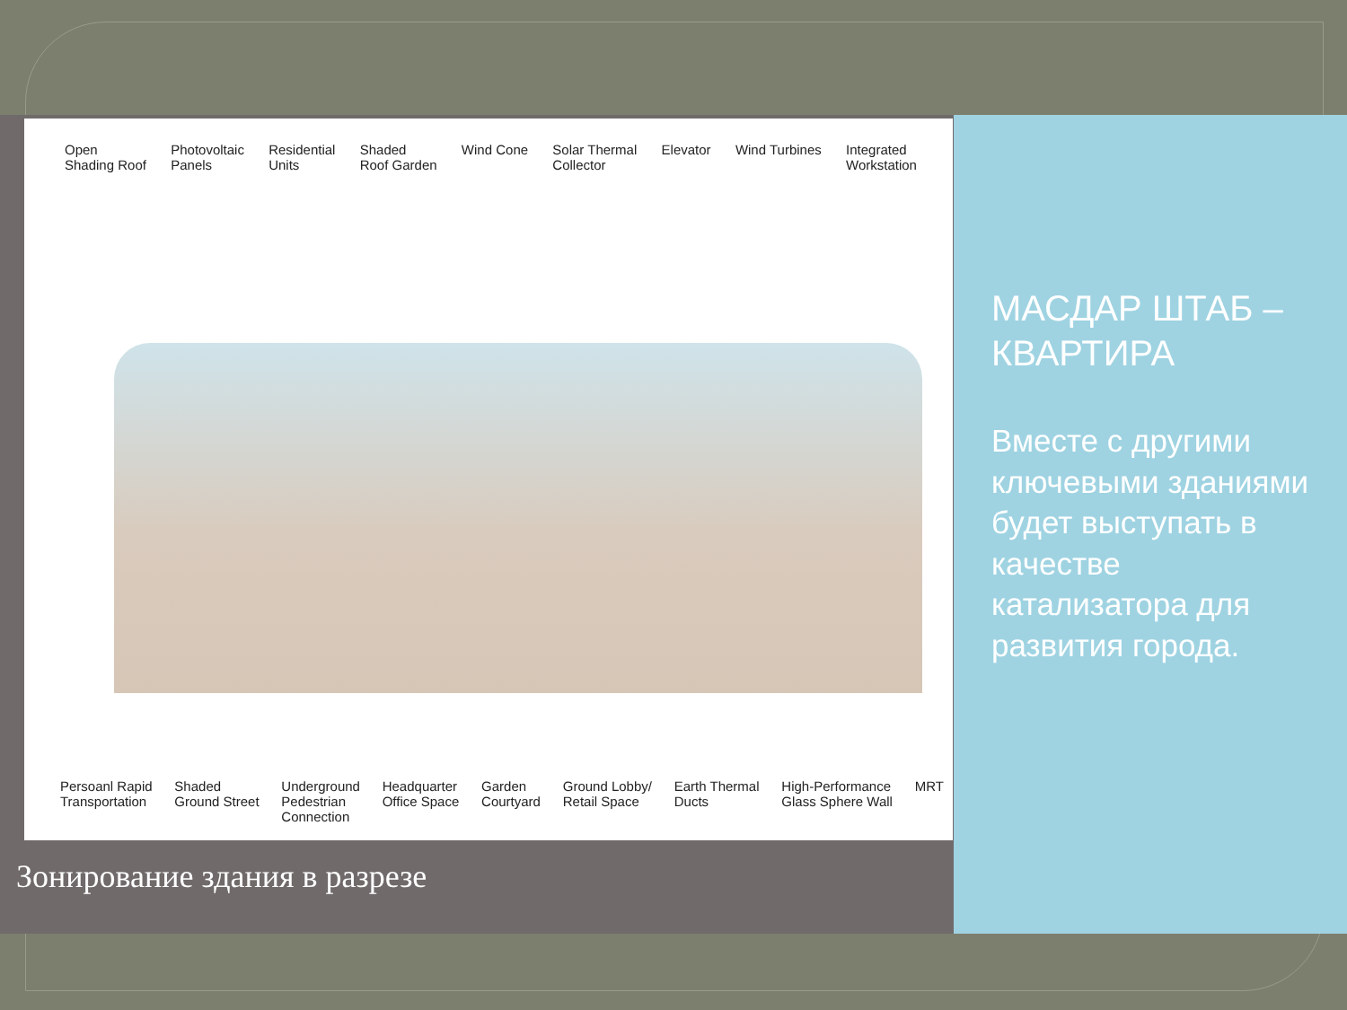Open
Shading Roof Photovoltaic
Panels Residential
Units Shaded
Roof Garden Wind Cone Solar Thermal
Collector Elevator Wind Turbines Integrated
Workstation
Persoanl Rapid
Transportation Shaded
Ground Street Underground
Pedestrian
Connection Headquarter
Office Space Garden
Courtyard Ground Lobby/
Retail Space Earth Thermal
Ducts High-Performance
Glass Sphere Wall MRT
Зонирование здания в разрезе
МАСДАР ШТАБ – КВАРТИРА
Вместе с другими ключевыми зданиями будет выступать в качестве катализатора для развития города.